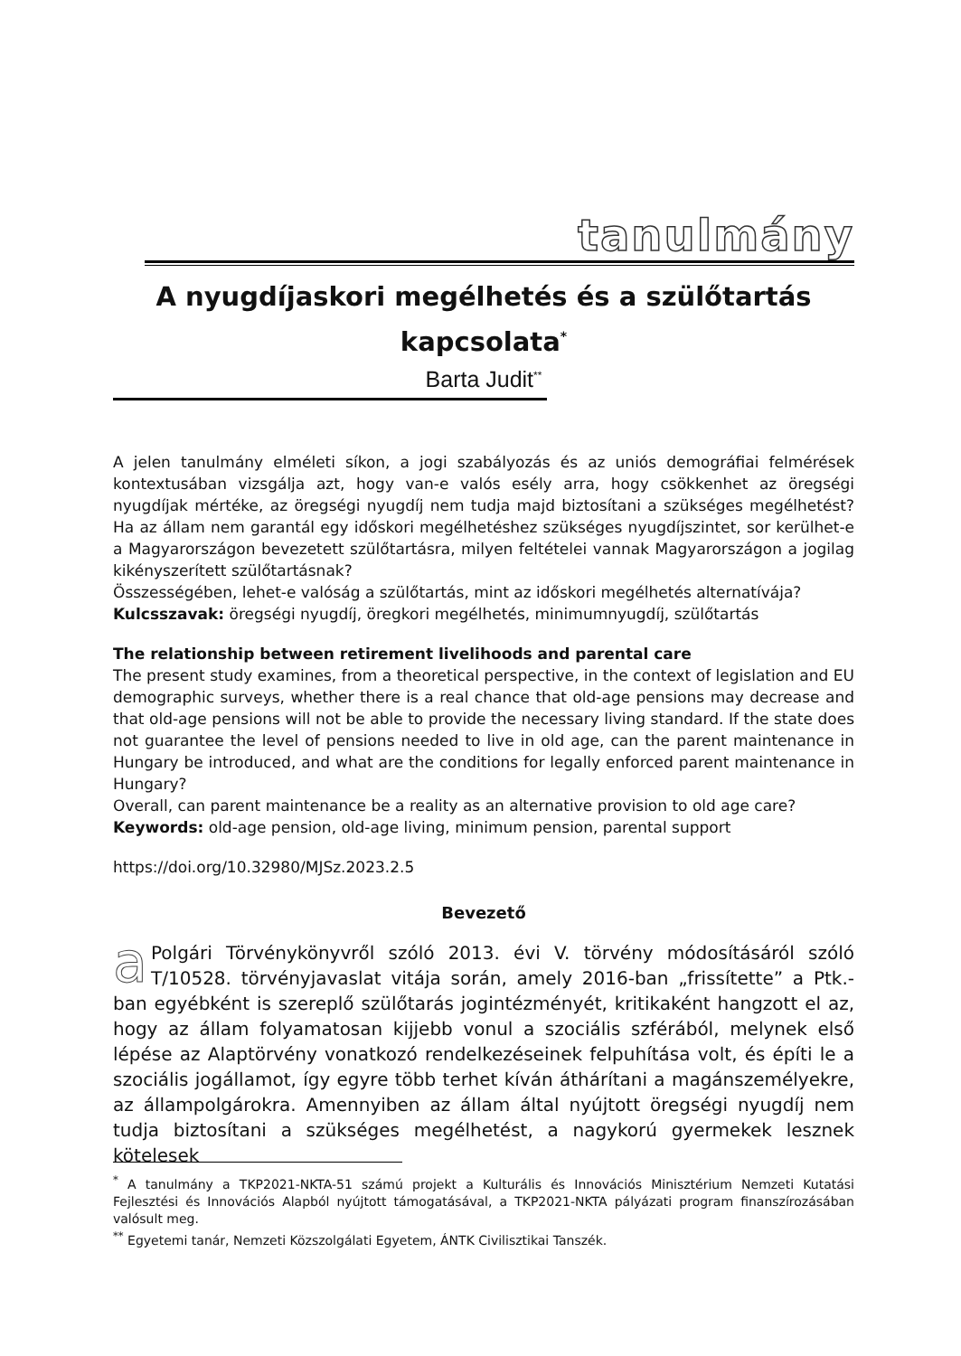tanulmány
A nyugdíjaskori megélhetés és a szülőtartás kapcsolata<sup>*</sup>
Barta Judit<sup>**</sup>
A jelen tanulmány elméleti síkon, a jogi szabályozás és az uniós demográfiai felmérések kontextusában vizsgálja azt, hogy van-e valós esély arra, hogy csökkenhet az öregségi nyugdíjak mértéke, az öregségi nyugdíj nem tudja majd biztosítani a szükséges megélhetést? Ha az állam nem garantál egy időskori megélhetéshez szükséges nyugdíjszintet, sor kerülhet-e a Magyarországon bevezetett szülőtartásra, milyen feltételei vannak Magyarországon a jogilag kikényszerített szülőtartásnak?
Összességében, lehet-e valóság a szülőtartás, mint az időskori megélhetés alternatívája?
Kulcsszavak: öregségi nyugdíj, öregkori megélhetés, minimumnyugdíj, szülőtartás
The relationship between retirement livelihoods and parental care
The present study examines, from a theoretical perspective, in the context of legislation and EU demographic surveys, whether there is a real chance that old-age pensions may decrease and that old-age pensions will not be able to provide the necessary living standard. If the state does not guarantee the level of pensions needed to live in old age, can the parent maintenance in Hungary be introduced, and what are the conditions for legally enforced parent maintenance in Hungary?
Overall, can parent maintenance be a reality as an alternative provision to old age care?
Keywords: old-age pension, old-age living, minimum pension, parental support
https://doi.org/10.32980/MJSz.2023.2.5
Bevezető
a Polgári Törvénykönyvről szóló 2013. évi V. törvény módosításáról szóló T/10528. törvényjavaslat vitája során, amely 2016-ban „frissítette” a Ptk.-ban egyébként is szereplő szülőtarás jogintézményét, kritikaként hangzott el az, hogy az állam folyamatosan kijjebb vonul a szociális szférából, melynek első lépése az Alaptörvény vonatkozó rendelkezéseinek felpuhítása volt, és építi le a szociális jogállamot, így egyre több terhet kíván áthárítani a magánszemélyekre, az állampolgárokra. Amennyiben az állam által nyújtott öregségi nyugdíj nem tudja biztosítani a szükséges megélhetést, a nagykorú gyermekek lesznek kötelesek
<sup>*</sup> A tanulmány a TKP2021-NKTA-51 számú projekt a Kulturális és Innovációs Minisztérium Nemzeti Kutatási Fejlesztési és Innovációs Alapból nyújtott támogatásával, a TKP2021-NKTA pályázati program finanszírozásában valósult meg.
<sup>**</sup> Egyetemi tanár, Nemzeti Közszolgálati Egyetem, ÁNTK Civilisztikai Tanszék.